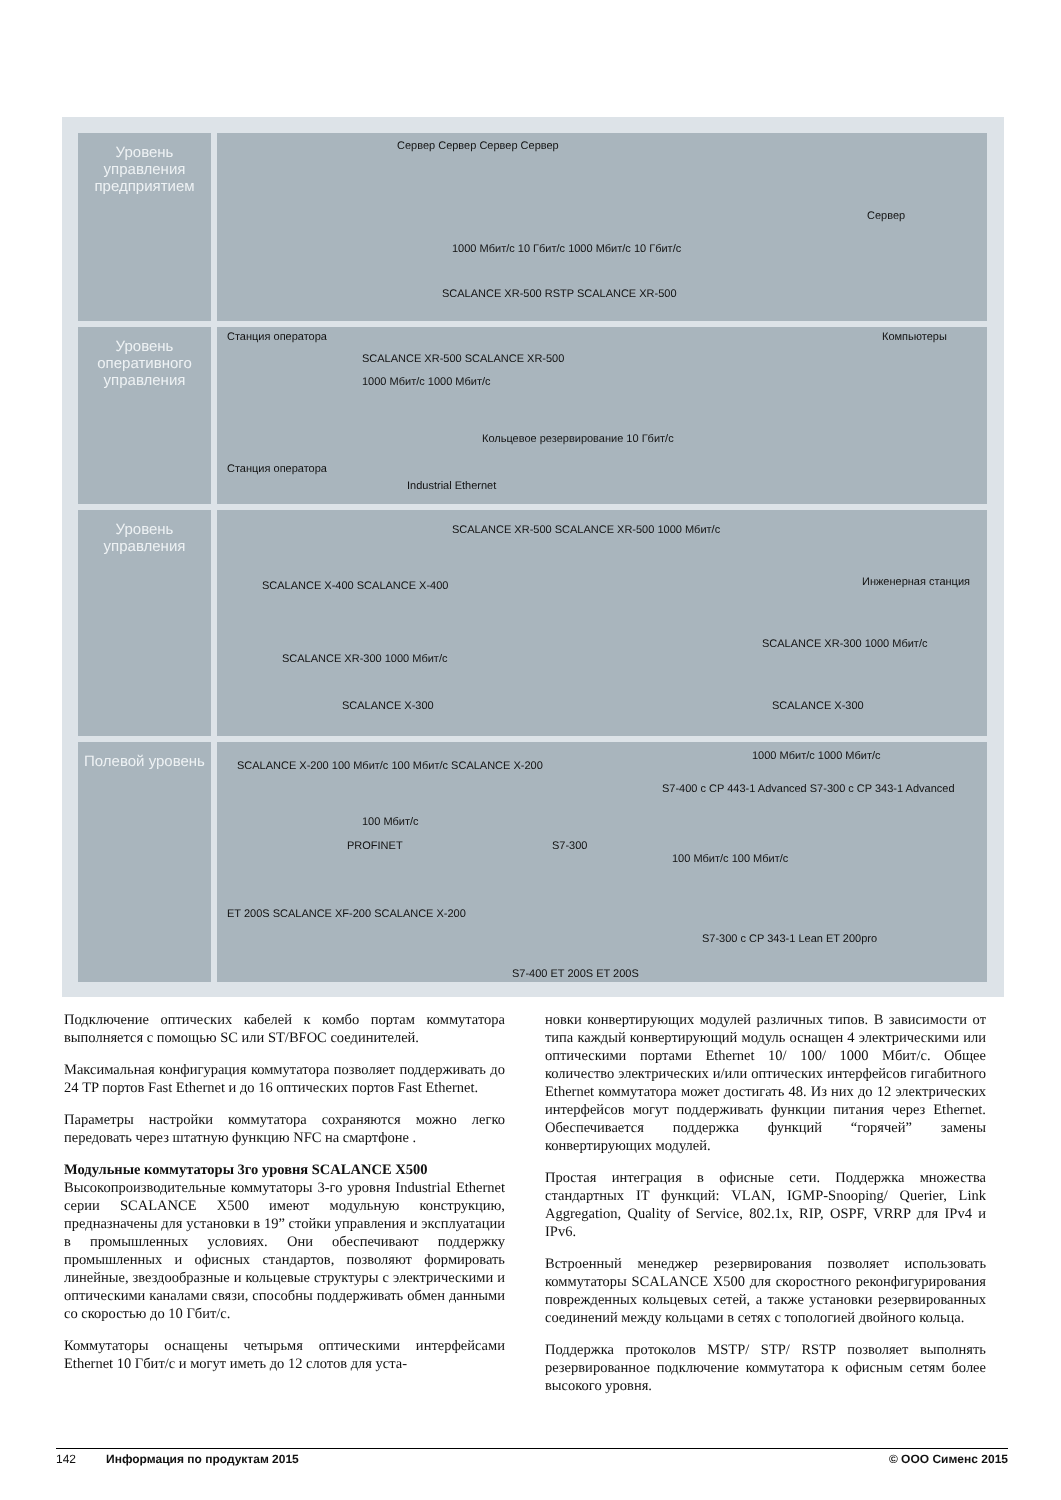Уровень управления предприятием
Уровень оперативного управления
Уровень управления
Полевой уровень
Сервер Сервер Сервер Сервер
Сервер
1000 Мбит/с 10 Гбит/с 1000 Мбит/с 10 Гбит/с
SCALANCE XR-500 RSTP SCALANCE XR-500
Станция оператора Компьютеры
SCALANCE XR-500 SCALANCE XR-500
1000 Мбит/с 1000 Мбит/с
Кольцевое резервирование 10 Гбит/с
Станция оператора
Industrial Ethernet
SCALANCE XR-500 SCALANCE XR-500 1000 Мбит/с
SCALANCE X-400 SCALANCE X-400 Инженерная станция
SCALANCE XR-300 1000 Мбит/с
SCALANCE XR-300 1000 Мбит/с
SCALANCE X-300 SCALANCE X-300
SCALANCE X-200 100 Мбит/с 100 Мбит/с SCALANCE X-200
1000 Мбит/с 1000 Мбит/с
S7-400 с CP 443-1 Advanced S7-300 с CP 343-1 Advanced
100 Мбит/с
PROFINET S7-300
100 Мбит/с 100 Мбит/с
ET 200S SCALANCE XF-200 SCALANCE X-200
S7-300 с CP 343-1 Lean ET 200pro
S7-400 ET 200S ET 200S
Подключение оптических кабелей к комбо портам коммутатора выполняется с помощью SC или ST/BFOC соединителей.
Максимальная конфигурация коммутатора позволяет поддерживать до 24 TP портов Fast Ethernet и до 16 оптических портов Fast Ethernet.
Параметры настройки коммутатора сохраняются можно легко передовать через штатную функцию NFC на смартфоне .
Модульные коммутаторы 3го уровня SCALANCE X500
Высокопроизводительные коммутаторы 3-го уровня Industrial Ethernet серии SCALANCE X500 имеют модульную конструкцию, предназначены для установки в 19” стойки управления и эксплуатации в промышленных условиях. Они обеспечивают поддержку промышленных и офисных стандартов, позволяют формировать линейные, звездообразные и кольцевые структуры с электрическими и оптическими каналами связи, способны поддерживать обмен данными со скоростью до 10 Гбит/с.
Коммутаторы оснащены четырьмя оптическими интерфейсами Ethernet 10 Гбит/с и могут иметь до 12 слотов для уста-
новки конвертирующих модулей различных типов. В зависимости от типа каждый конвертирующий модуль оснащен 4 электрическими или оптическими портами Ethernet 10/ 100/ 1000 Мбит/с. Общее количество электрических и/или оптических интерфейсов гигабитного Ethernet коммутатора может достигать 48. Из них до 12 электрических интерфейсов могут поддерживать функции питания через Ethernet. Обеспечивается поддержка функций “горячей” замены конвертирующих модулей.
Простая интеграция в офисные сети. Поддержка множества стандартных IT функций: VLAN, IGMP-Snooping/ Querier, Link Aggregation, Quality of Service, 802.1x, RIP, OSPF, VRRP для IPv4 и IPv6.
Встроенный менеджер резервирования позволяет использовать коммутаторы SCALANCE X500 для скоростного реконфигурирования поврежденных кольцевых сетей, а также установки резервированных соединений между кольцами в сетях с топологией двойного кольца.
Поддержка протоколов MSTP/ STP/ RSTP позволяет выполнять резервированное подключение коммутатора к офисным сетям более высокого уровня.
142 Информация по продуктам 2015 © ООО Сименс 2015